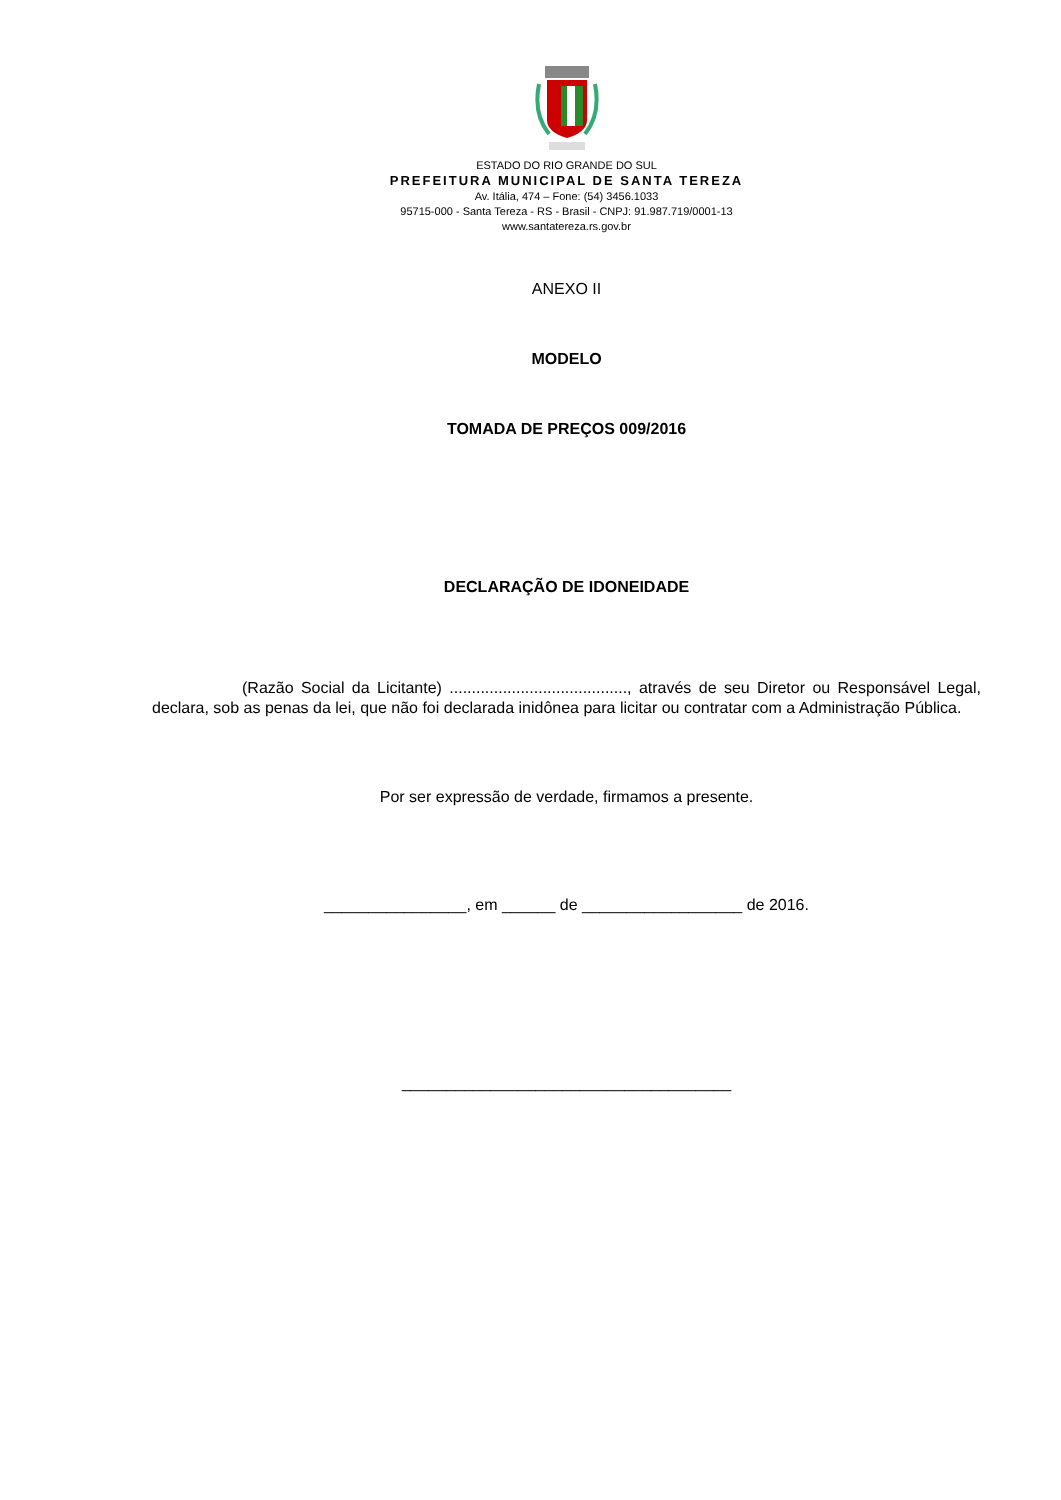ESTADO DO RIO GRANDE DO SUL
PREFEITURA MUNICIPAL DE SANTA TEREZA
Av. Itália, 474 – Fone: (54) 3456.1033
95715-000 - Santa Tereza - RS - Brasil - CNPJ: 91.987.719/0001-13
www.santatereza.rs.gov.br
ANEXO II
MODELO
TOMADA DE PREÇOS 009/2016
DECLARAÇÃO DE IDONEIDADE
(Razão Social da Licitante) ........................................, através de seu Diretor ou Responsável Legal, declara, sob as penas da lei, que não foi declarada inidônea para licitar ou contratar com a Administração Pública.
Por ser expressão de verdade, firmamos a presente.
________________, em ______ de __________________ de 2016.
_____________________________________